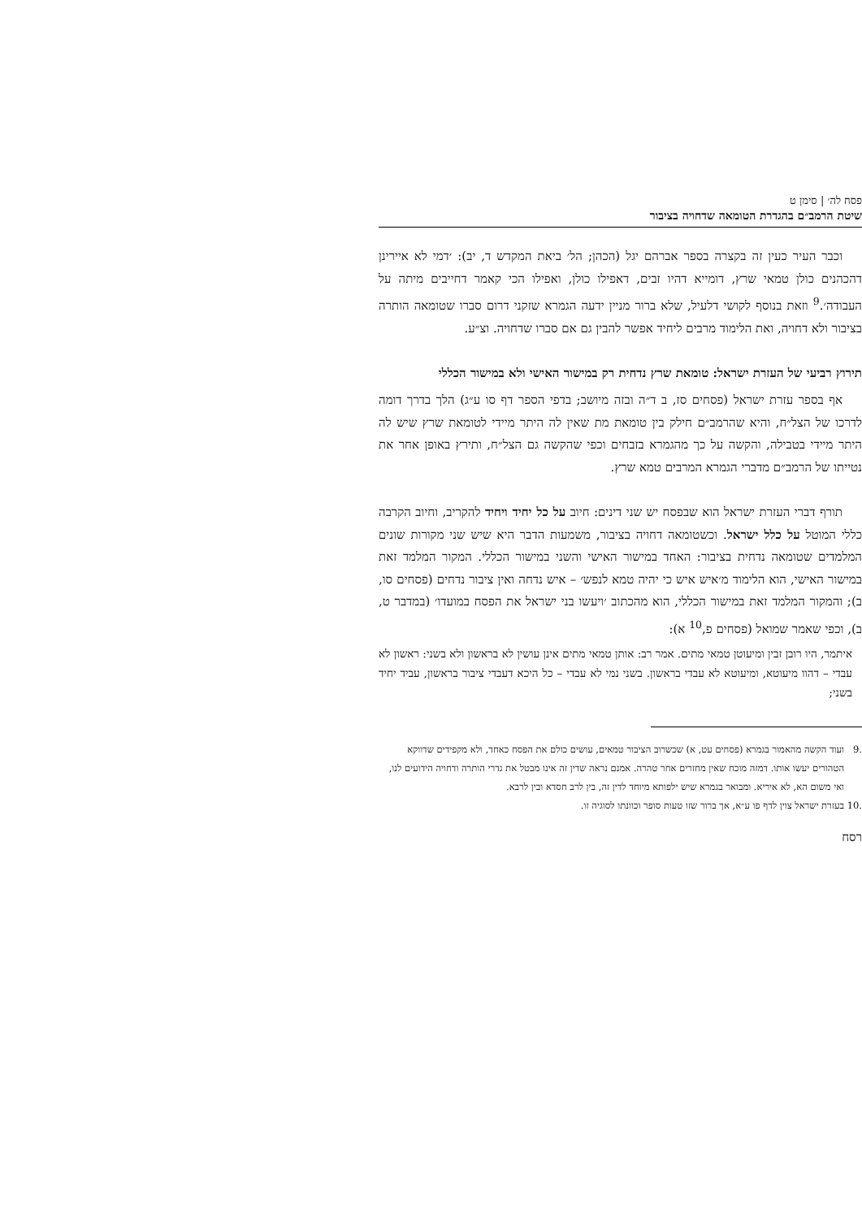פסח לה׳ | סימן ט
שיטת הרמב״ם בהגדרת הטומאה שדחויה בציבור
וכבר העיר כעין זה בקצרה בספר אברהם יגל (הכהן; הל׳ ביאת המקדש ד, יב): ׳דמי לא איירינן דהכהנים כולן טמאי שרץ, דומייא דהיו זבים, דאפילו כולן, ואפילו הכי קאמר דחייבים מיתה על העבודה׳.<sup>9</sup> וזאת בנוסף לקושי דלעיל, שלא ברור מניין ידעה הגמרא שזקני דרום סברו שטומאה הותרה בציבור ולא דחויה, ואת הלימוד מרבים ליחיד אפשר להבין גם אם סברו שדחויה. וצ״ע.
תירוץ רביעי של העזרת ישראל: טומאת שרץ נדחית רק במישור האישי ולא במישור הכללי
אף בספר עזרת ישראל (פסחים סז, ב ד״ה ובזה מיושב; בדפי הספר דף סו ע״ג) הלך בדרך דומה לדרכו של הצל״ח, והיא שהרמב״ם חילק בין טומאת מת שאין לה היתר מיידי לטומאת שרץ שיש לה היתר מיידי בטבילה, והקשה על כך מהגמרא בזבחים וכפי שהקשה גם הצל״ח, ותירץ באופן אחר את נטייתו של הרמב״ם מדברי הגמרא המרבים טמא שרץ.
תורף דברי העזרת ישראל הוא שבפסח יש שני דינים: חיוב על כל יחיד ויחיד להקריב, וחיוב הקרבה כללי המוטל על כלל ישראל. וכשטומאה דחויה בציבור, משמעות הדבר היא שיש שני מקורות שונים המלמדים שטומאה נדחית בציבור: האחד במישור האישי והשני במישור הכללי. המקור המלמד זאת במישור האישי, הוא הלימוד מ׳איש איש כי יהיה טמא לנפש׳ – איש נדחה ואין ציבור נדחים (פסחים סו, ב); והמקור המלמד זאת במישור הכללי, הוא מהכתוב ׳ויעשו בני ישראל את הפסח במועדו׳ (במדבר ט, ב), וכפי שאמר שמואל (פסחים פ,<sup>10</sup> א):
איתמר, היו רובן זבין ומיעוטן טמאי מתים. אמר רב: אותן טמאי מתים אינן עושין לא בראשון ולא בשני: ראשון לא עבדי – דהוו מיעוטא, ומיעוטא לא עבדי בראשון. בשני נמי לא עבדי – כל היכא דעבדי ציבור בראשון, עביד יחיד בשני;
.9 ועוד הקשה מהאמור בגמרא (פסחים עט, א) שכשרוב הציבור טמאים, עושים כולם את הפסח כאחד, ולא מקפידים שדווקא הטהורים יעשו אותו. דמזה מוכח שאין מחזרים אחר טהרה. אמנם נראה שדין זה אינו מבטל את גדרי הותרה ודחויה הידועים לנו, ואי משום הא, לא איריא. ומבואר בגמרא שיש ילפותא מיוחד לדין זה, בין לרב חסדא ובין לרבא.
.10 בעזרת ישראל צוין לדף פו ע״א, אך ברור שזו טעות סופר וכוונתו לסוגיה זו.
רסח